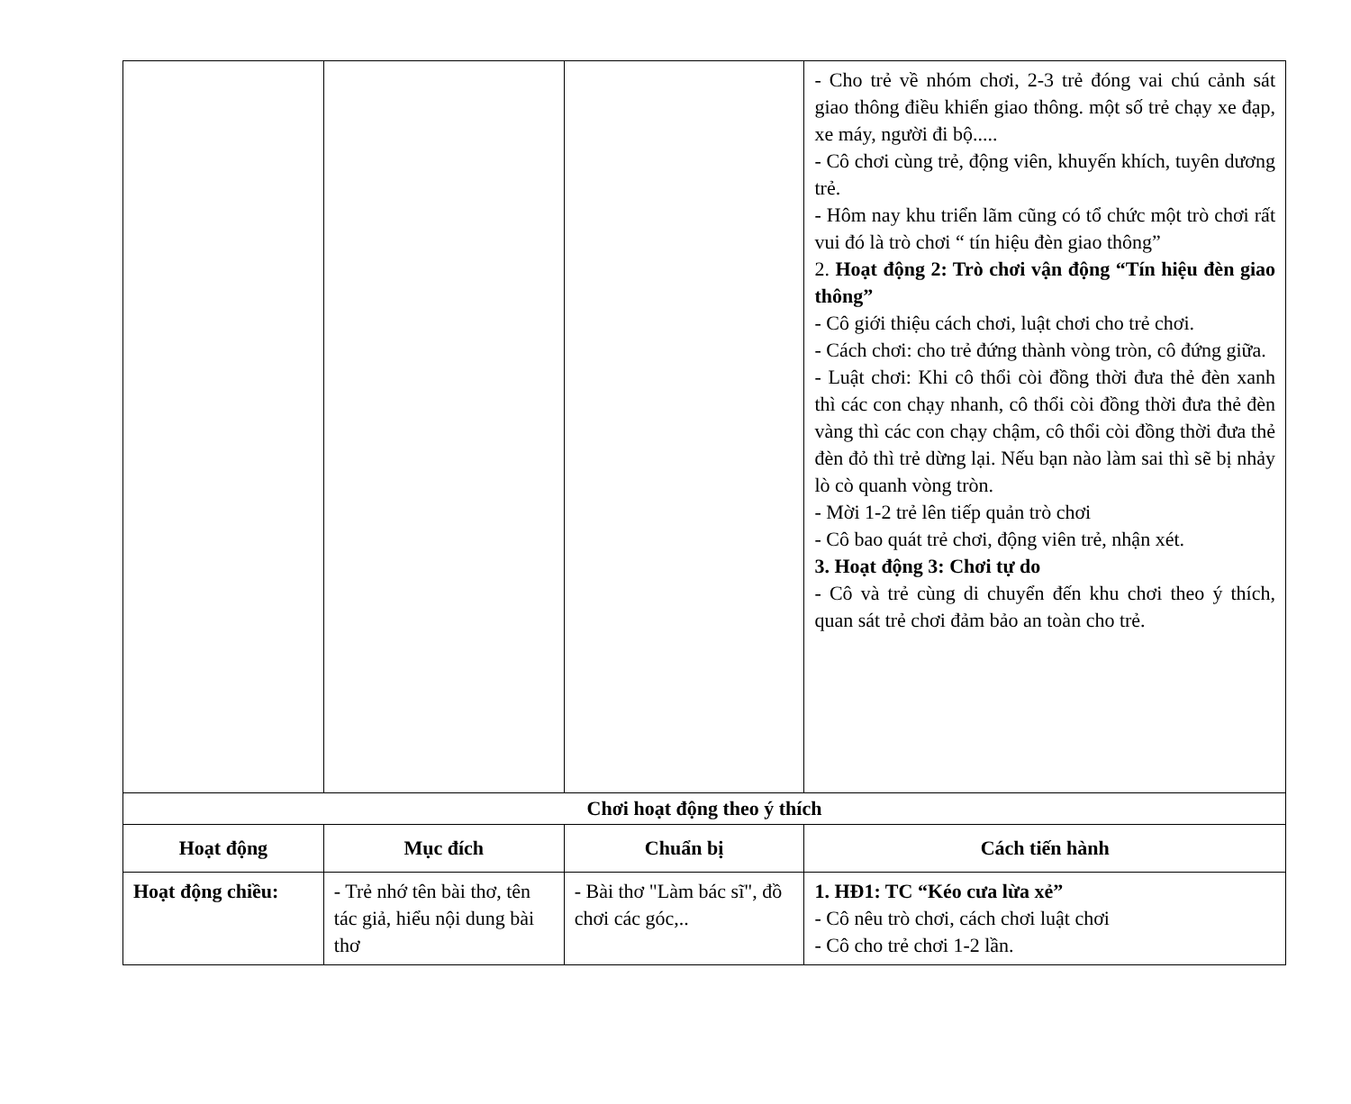| | | | - Cho trẻ về nhóm chơi, 2-3 trẻ đóng vai chú cảnh sát giao thông điều khiển giao thông. một số trẻ chạy xe đạp, xe máy, người đi bộ..... - Cô chơi cùng trẻ, động viên, khuyến khích, tuyên dương trẻ. - Hôm nay khu triển lãm cũng có tổ chức một trò chơi rất vui đó là trò chơi “ tín hiệu đèn giao thông” 2. Hoạt động 2: Trò chơi vận động “Tín hiệu đèn giao thông” - Cô giới thiệu cách chơi, luật chơi cho trẻ chơi. - Cách chơi: cho trẻ đứng thành vòng tròn, cô đứng giữa. - Luật chơi: Khi cô thổi còi đồng thời đưa thẻ đèn xanh thì các con chạy nhanh, cô thổi còi đồng thời đưa thẻ đèn vàng thì các con chạy chậm, cô thổi còi đồng thời đưa thẻ đèn đỏ thì trẻ dừng lại. Nếu bạn nào làm sai thì sẽ bị nhảy lò cò quanh vòng tròn. - Mời 1-2 trẻ lên tiếp quản trò chơi - Cô bao quát trẻ chơi, động viên trẻ, nhận xét. 3. Hoạt động 3: Chơi tự do - Cô và trẻ cùng di chuyển đến khu chơi theo ý thích, quan sát trẻ chơi đảm bảo an toàn cho trẻ. |
| Chơi hoạt động theo ý thích | | | |
| Hoạt động | Mục đích | Chuẩn bị | Cách tiến hành |
| Hoạt động chiều: | - Trẻ nhớ tên bài thơ, tên tác giả, hiểu nội dung bài thơ | - Bài thơ "Làm bác sĩ", đồ chơi các góc,.. | 1. HĐ1: TC “Kéo cưa lừa xẻ” - Cô nêu trò chơi, cách chơi luật chơi - Cô cho trẻ chơi 1-2 lần. |